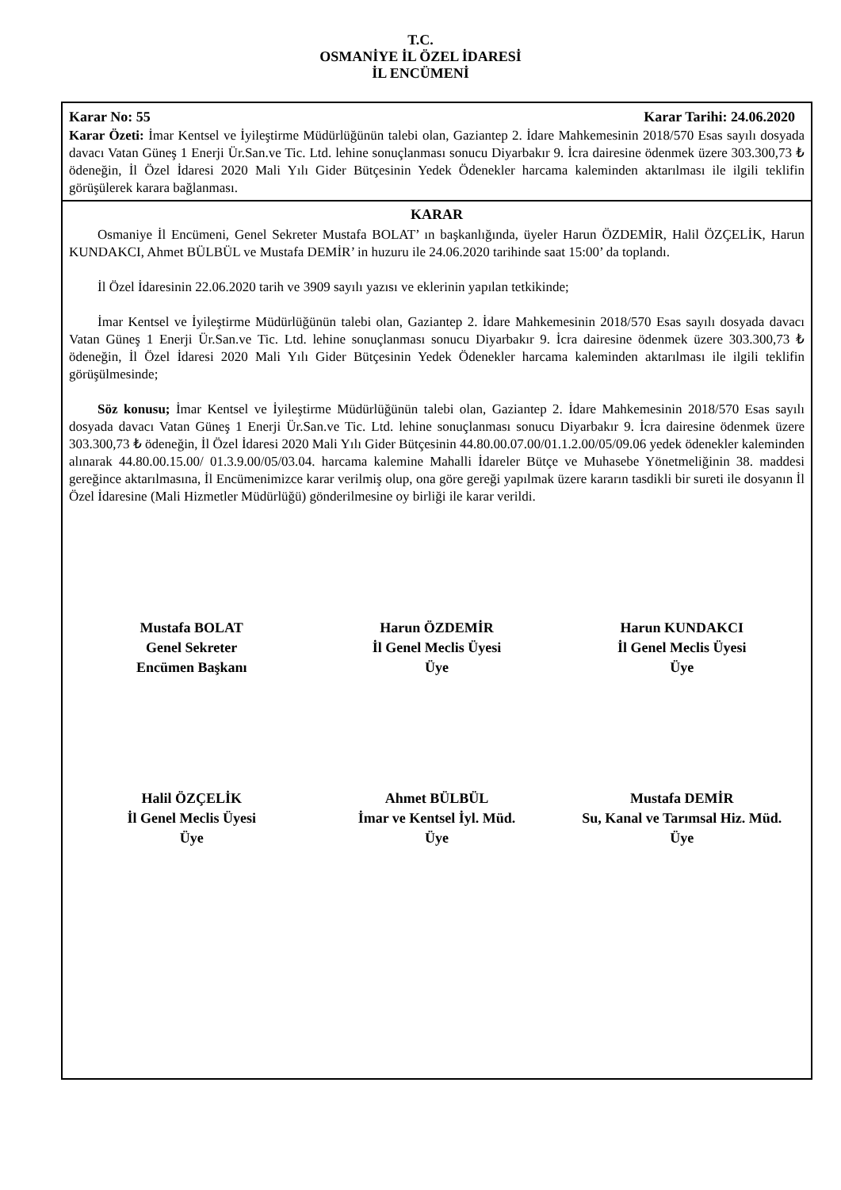T.C.
OSMANİYE İL ÖZEL İDARESİ
İL ENCÜMENİ
Karar No: 55 Karar Tarihi: 24.06.2020
Karar Özeti: İmar Kentsel ve İyileştirme Müdürlüğünün talebi olan, Gaziantep 2. İdare Mahkemesinin 2018/570 Esas sayılı dosyada davacı Vatan Güneş 1 Enerji Ür.San.ve Tic. Ltd. lehine sonuçlanması sonucu Diyarbakır 9. İcra dairesine ödenmek üzere 303.300,73 ₺ ödeneğin, İl Özel İdaresi 2020 Mali Yılı Gider Bütçesinin Yedek Ödenekler harcama kaleminden aktarılması ile ilgili teklifin görüşülerek karara bağlanması.
KARAR
Osmaniye İl Encümeni, Genel Sekreter Mustafa BOLAT’ ın başkanlığında, üyeler Harun ÖZDEMİR, Halil ÖZÇELİK, Harun KUNDAKCI, Ahmet BÜLBÜL ve Mustafa DEMİR’ in huzuru ile 24.06.2020 tarihinde saat 15:00’ da toplandı.
İl Özel İdaresinin 22.06.2020 tarih ve 3909 sayılı yazısı ve eklerinin yapılan tetkikinde;
İmar Kentsel ve İyileştirme Müdürlüğünün talebi olan, Gaziantep 2. İdare Mahkemesinin 2018/570 Esas sayılı dosyada davacı Vatan Güneş 1 Enerji Ür.San.ve Tic. Ltd. lehine sonuçlanması sonucu Diyarbakır 9. İcra dairesine ödenmek üzere 303.300,73 ₺ ödeneğin, İl Özel İdaresi 2020 Mali Yılı Gider Bütçesinin Yedek Ödenekler harcama kaleminden aktarılması ile ilgili teklifin görüşülmesinde;
Söz konusu; İmar Kentsel ve İyileştirme Müdürlüğünün talebi olan, Gaziantep 2. İdare Mahkemesinin 2018/570 Esas sayılı dosyada davacı Vatan Güneş 1 Enerji Ür.San.ve Tic. Ltd. lehine sonuçlanması sonucu Diyarbakır 9. İcra dairesine ödenmek üzere 303.300,73 ₺ ödeneğin, İl Özel İdaresi 2020 Mali Yılı Gider Bütçesinin 44.80.00.07.00/01.1.2.00/05/09.06 yedek ödenekler kaleminden alınarak 44.80.00.15.00/ 01.3.9.00/05/03.04. harcama kalemine Mahalli İdareler Bütçe ve Muhasebe Yönetmeliğinin 38. maddesi gereğince aktarılmasına, İl Encümenimizce karar verilmiş olup, ona göre gereği yapılmak üzere kararın tasdikli bir sureti ile dosyanın İl Özel İdaresine (Mali Hizmetler Müdürlüğü) gönderilmesine oy birliği ile karar verildi.
Mustafa BOLAT
Genel Sekreter
Encümen Başkanı
Harun ÖZDEMİR
İl Genel Meclis Üyesi
Üye
Harun KUNDAKCI
İl Genel Meclis Üyesi
Üye
Halil ÖZÇELİK
İl Genel Meclis Üyesi
Üye
Ahmet BÜLBÜL
İmar ve Kentsel İyl. Müd.
Üye
Mustafa DEMİR
Su, Kanal ve Tarımsal Hiz. Müd.
Üye